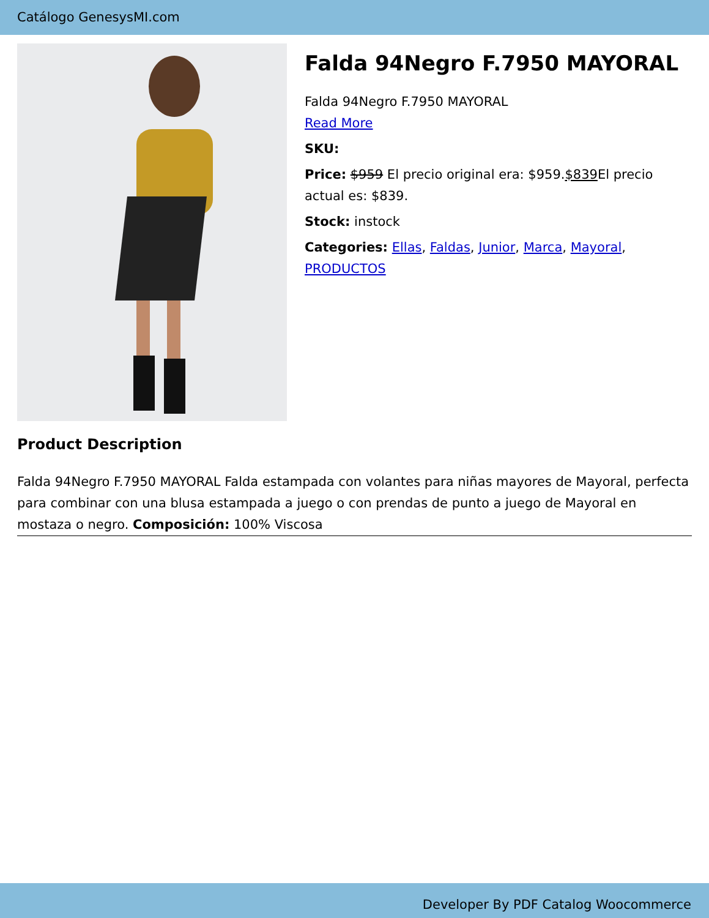Catálogo GenesysMI.com
Falda 94Negro F.7950 MAYORAL
Falda 94Negro F.7950 MAYORAL
Read More
SKU:
Price: $959 El precio original era: $959.$839 El precio actual es: $839.
Stock: instock
Categories: Ellas, Faldas, Junior, Marca, Mayoral, PRODUCTOS
Product Description
Falda 94Negro F.7950 MAYORAL Falda estampada con volantes para niñas mayores de Mayoral, perfecta para combinar con una blusa estampada a juego o con prendas de punto a juego de Mayoral en mostaza o negro. Composición: 100% Viscosa
Developer By PDF Catalog Woocommerce